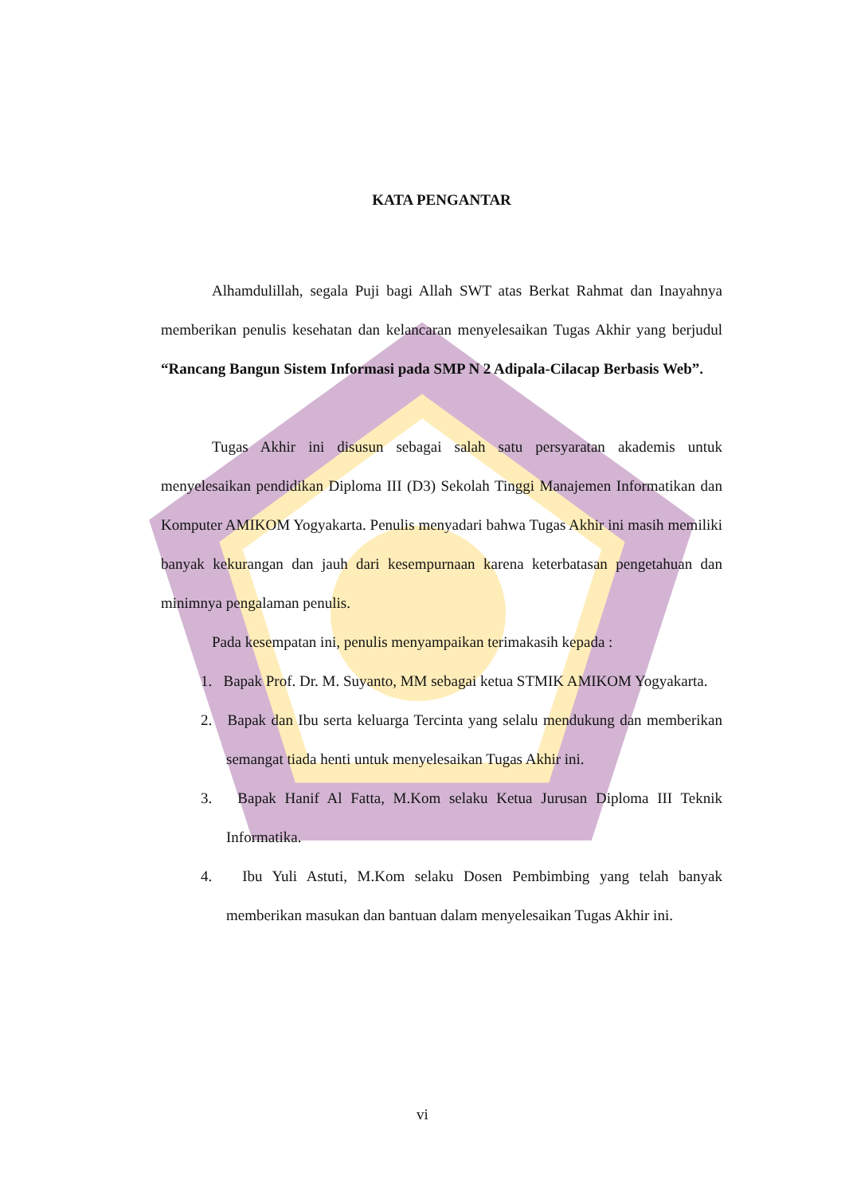KATA PENGANTAR
Alhamdulillah, segala Puji bagi Allah SWT atas Berkat Rahmat dan Inayahnya memberikan penulis kesehatan dan kelancaran menyelesaikan Tugas Akhir yang berjudul “Rancang Bangun Sistem Informasi pada SMP N 2 Adipala-Cilacap Berbasis Web”.
Tugas Akhir ini disusun sebagai salah satu persyaratan akademis untuk menyelesaikan pendidikan Diploma III (D3) Sekolah Tinggi Manajemen Informatikan dan Komputer AMIKOM Yogyakarta. Penulis menyadari bahwa Tugas Akhir ini masih memiliki banyak kekurangan dan jauh dari kesempurnaan karena keterbatasan pengetahuan dan minimnya pengalaman penulis.
Pada kesempatan ini, penulis menyampaikan terimakasih kepada :
1. Bapak Prof. Dr. M. Suyanto, MM sebagai ketua STMIK AMIKOM Yogyakarta.
2. Bapak dan Ibu serta keluarga Tercinta yang selalu mendukung dan memberikan semangat tiada henti untuk menyelesaikan Tugas Akhir ini.
3. Bapak Hanif Al Fatta, M.Kom selaku Ketua Jurusan Diploma III Teknik Informatika.
4. Ibu Yuli Astuti, M.Kom selaku Dosen Pembimbing yang telah banyak memberikan masukan dan bantuan dalam menyelesaikan Tugas Akhir ini.
vi